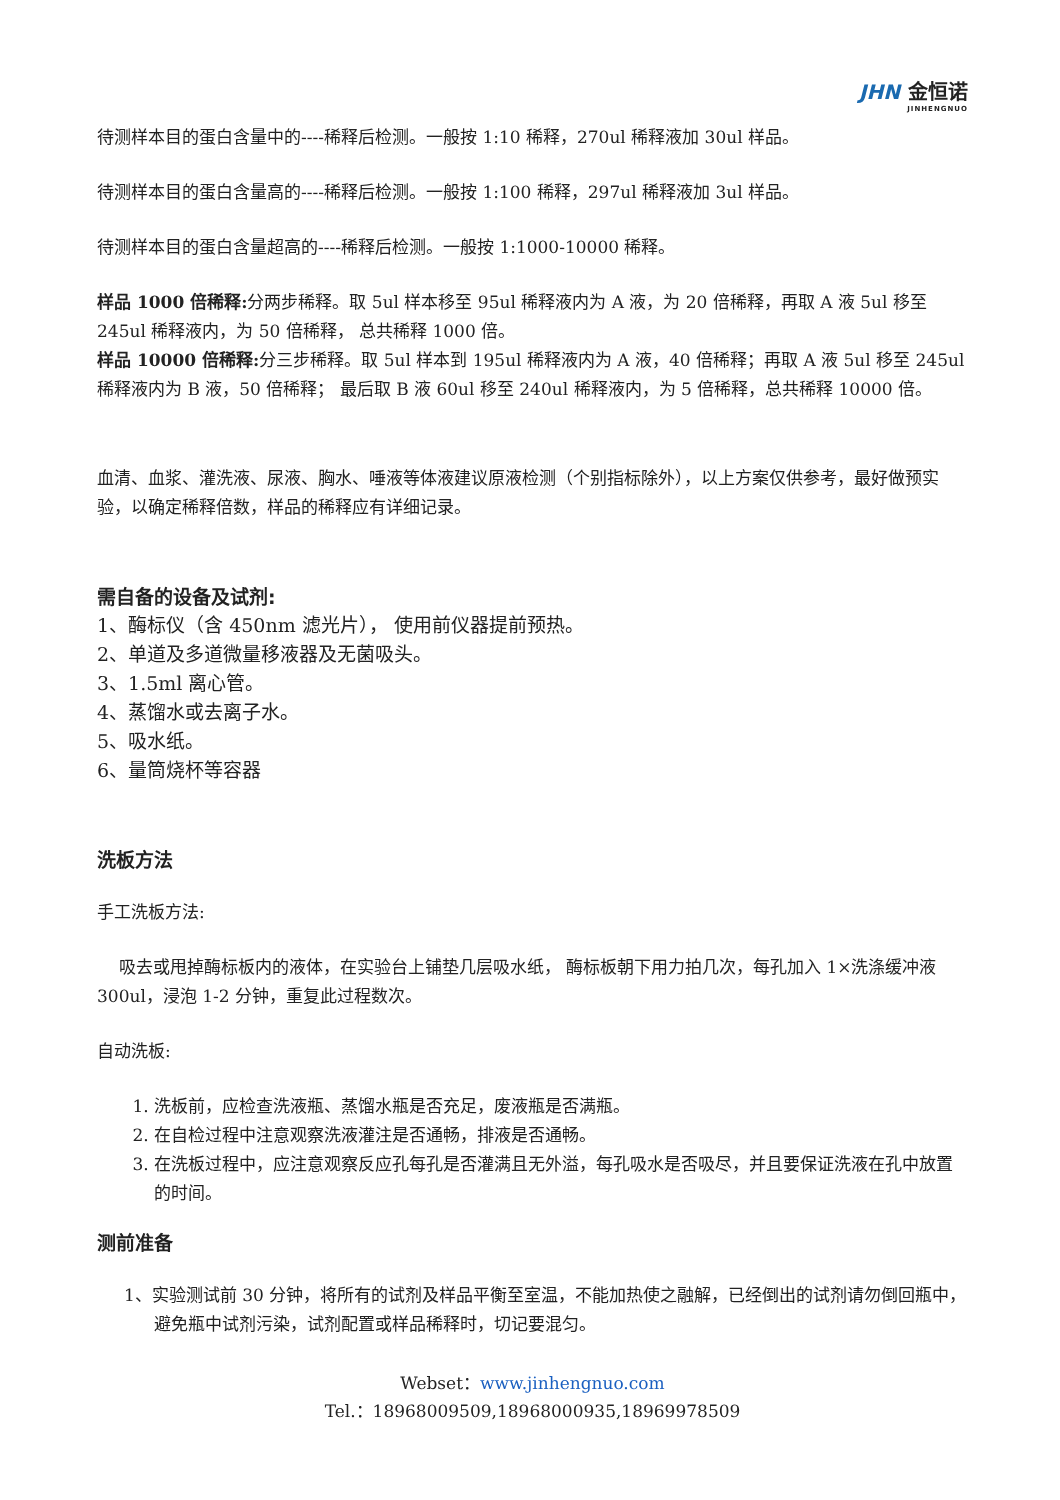JHN 金恒诺
JINHENGNUO
待测样本目的蛋白含量中的----稀释后检测。一般按 1:10 稀释，270ul 稀释液加 30ul 样品。
待测样本目的蛋白含量高的----稀释后检测。一般按 1:100 稀释，297ul 稀释液加 3ul 样品。
待测样本目的蛋白含量超高的----稀释后检测。一般按 1:1000-10000 稀释。
样品 1000 倍稀释: 分两步稀释。取 5ul 样本移至 95ul 稀释液内为 A 液，为 20 倍稀释，再取 A 液 5ul 移至 245ul 稀释液内，为 50 倍稀释， 总共稀释 1000 倍。
样品 10000 倍稀释: 分三步稀释。取 5ul 样本到 195ul 稀释液内为 A 液，40 倍稀释；再取 A 液 5ul 移至 245ul 稀释液内为 B 液，50 倍稀释； 最后取 B 液 60ul 移至 240ul 稀释液内，为 5 倍稀释，总共稀释 10000 倍。
血清、血浆、灌洗液、尿液、胸水、唾液等体液建议原液检测（个别指标除外），以上方案仅供参考，最好做预实验，以确定稀释倍数，样品的稀释应有详细记录。
需自备的设备及试剂:
1、酶标仪（含 450nm 滤光片）， 使用前仪器提前预热。
2、单道及多道微量移液器及无菌吸头。
3、1.5ml 离心管。
4、蒸馏水或去离子水。
5、吸水纸。
6、量筒烧杯等容器
洗板方法
手工洗板方法:
吸去或甩掉酶标板内的液体，在实验台上铺垫几层吸水纸， 酶标板朝下用力拍几次，每孔加入 1×洗涤缓冲液 300ul，浸泡 1-2 分钟，重复此过程数次。
自动洗板:
1. 洗板前，应检查洗液瓶、蒸馏水瓶是否充足，废液瓶是否满瓶。
2. 在自检过程中注意观察洗液灌注是否通畅，排液是否通畅。
3. 在洗板过程中，应注意观察反应孔每孔是否灌满且无外溢，每孔吸水是否吸尽，并且要保证洗液在孔中放置的时间。
测前准备
1、实验测试前 30 分钟，将所有的试剂及样品平衡至室温，不能加热使之融解，已经倒出的试剂请勿倒回瓶中，避免瓶中试剂污染，试剂配置或样品稀释时，切记要混匀。
Webset：www.jinhengnuo.com
Tel.：18968009509,18968000935,18969978509